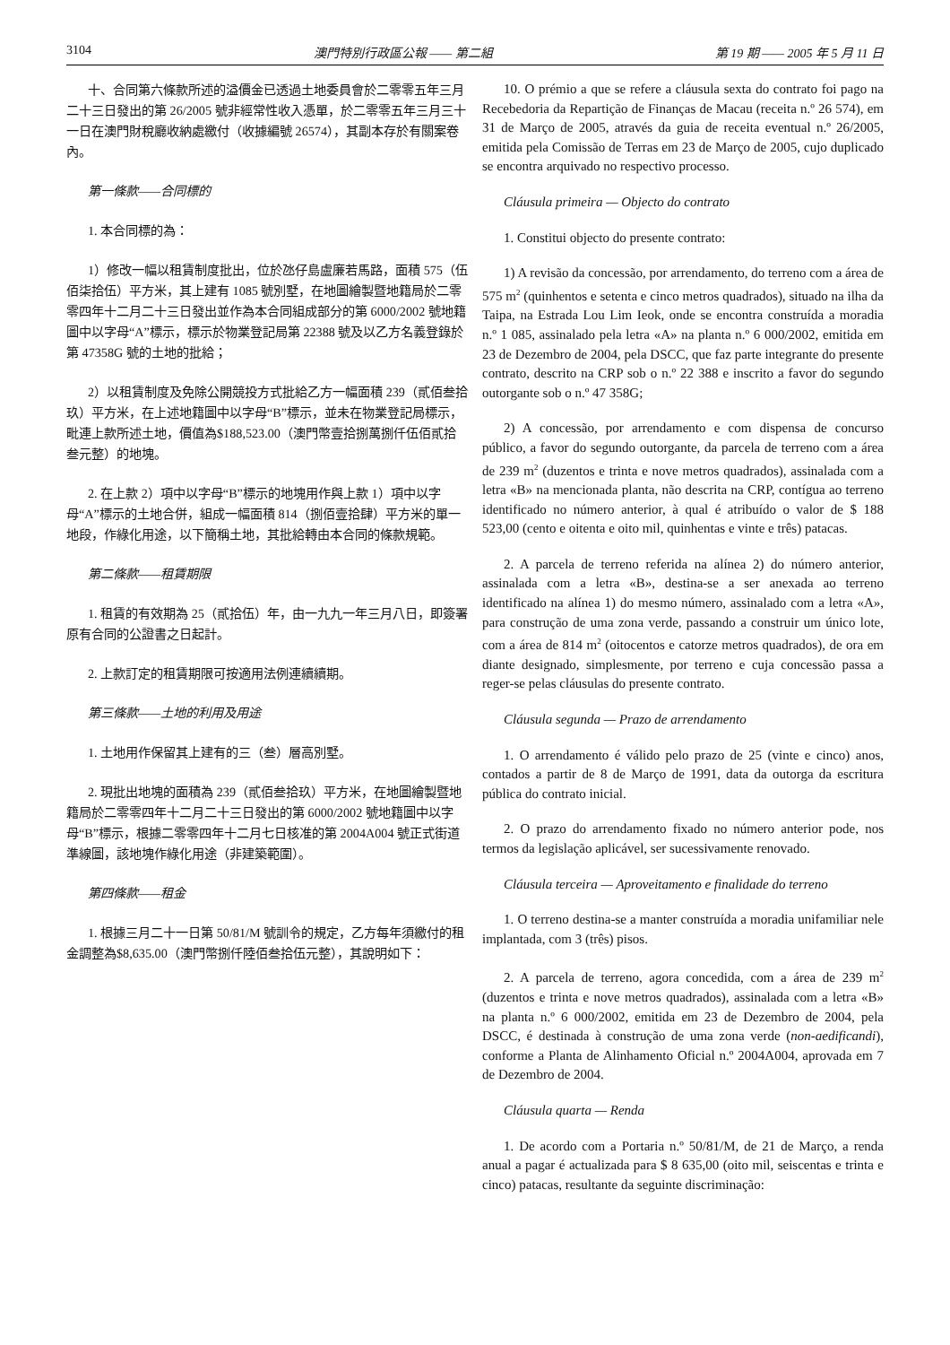3104 澳門特別行政區公報 —— 第二組 第 19 期 —— 2005 年 5 月 11 日
十、合同第六條款所述的溢價金已透過土地委員會於二零零五年三月二十三日發出的第 26/2005 號非經常性收入憑單，於二零零五年三月三十一日在澳門財稅廳收納處繳付（收據編號 26574），其副本存於有關案卷內。
第一條款——合同標的
1. 本合同標的為：
1）修改一幅以租賃制度批出，位於氹仔島盧廉若馬路，面積 575（伍佰柒拾伍）平方米，其上建有 1085 號別墅，在地圖繪製暨地籍局於二零零四年十二月二十三日發出並作為本合同組成部分的第 6000/2002 號地籍圖中以字母“A”標示，標示於物業登記局第 22388 號及以乙方名義登錄於第 47358G 號的土地的批給；
2）以租賃制度及免除公開競投方式批給乙方一幅面積 239（貳佰叁拾玖）平方米，在上述地籍圖中以字母“B”標示，並未在物業登記局標示，毗連上款所述土地，價值為$188,523.00（澳門幣壹拾捌萬捌仟伍佰貳拾叁元整）的地塊。
2. 在上款 2）項中以字母“B”標示的地塊用作與上款 1）項中以字母“A”標示的土地合併，組成一幅面積 814（捌佰壹拾肆）平方米的單一地段，作綠化用途，以下簡稱土地，其批給轉由本合同的條款規範。
第二條款——租賃期限
1. 租賃的有效期為 25（貳拾伍）年，由一九九一年三月八日，即簽署原有合同的公證書之日起計。
2. 上款訂定的租賃期限可按適用法例連續續期。
第三條款——土地的利用及用途
1. 土地用作保留其上建有的三（叁）層高別墅。
2. 現批出地塊的面積為 239（貳佰叁拾玖）平方米，在地圖繪製暨地籍局於二零零四年十二月二十三日發出的第 6000/2002 號地籍圖中以字母“B”標示，根據二零零四年十二月七日核准的第 2004A004 號正式街道準線圖，該地塊作綠化用途（非建築範圍）。
第四條款——租金
1. 根據三月二十一日第 50/81/M 號訓令的規定，乙方每年須繳付的租金調整為$8,635.00（澳門幣捌仟陸佰叁拾伍元整），其說明如下：
10. O prémio a que se refere a cláusula sexta do contrato foi pago na Recebedoria da Repartição de Finanças de Macau (receita n.º 26 574), em 31 de Março de 2005, através da guia de receita eventual n.º 26/2005, emitida pela Comissão de Terras em 23 de Março de 2005, cujo duplicado se encontra arquivado no respectivo processo.
Cláusula primeira — Objecto do contrato
1. Constitui objecto do presente contrato:
1) A revisão da concessão, por arrendamento, do terreno com a área de 575 m<sup>2</sup> (quinhentos e setenta e cinco metros quadrados), situado na ilha da Taipa, na Estrada Lou Lim Ieok, onde se encontra construída a moradia n.º 1 085, assinalado pela letra «A» na planta n.º 6 000/2002, emitida em 23 de Dezembro de 2004, pela DSCC, que faz parte integrante do presente contrato, descrito na CRP sob o n.º 22 388 e inscrito a favor do segundo outorgante sob o n.º 47 358G;
2) A concessão, por arrendamento e com dispensa de concurso público, a favor do segundo outorgante, da parcela de terreno com a área de 239 m<sup>2</sup> (duzentos e trinta e nove metros quadrados), assinalada com a letra «B» na mencionada planta, não descrita na CRP, contígua ao terreno identificado no número anterior, à qual é atribuído o valor de $ 188 523,00 (cento e oitenta e oito mil, quinhentas e vinte e três) patacas.
2. A parcela de terreno referida na alínea 2) do número anterior, assinalada com a letra «B», destina-se a ser anexada ao terreno identificado na alínea 1) do mesmo número, assinalado com a letra «A», para construção de uma zona verde, passando a construir um único lote, com a área de 814 m<sup>2</sup> (oitocentos e catorze metros quadrados), de ora em diante designado, simplesmente, por terreno e cuja concessão passa a reger-se pelas cláusulas do presente contrato.
Cláusula segunda — Prazo de arrendamento
1. O arrendamento é válido pelo prazo de 25 (vinte e cinco) anos, contados a partir de 8 de Março de 1991, data da outorga da escritura pública do contrato inicial.
2. O prazo do arrendamento fixado no número anterior pode, nos termos da legislação aplicável, ser sucessivamente renovado.
Cláusula terceira — Aproveitamento e finalidade do terreno
1. O terreno destina-se a manter construída a moradia unifamiliar nele implantada, com 3 (três) pisos.
2. A parcela de terreno, agora concedida, com a área de 239 m<sup>2</sup> (duzentos e trinta e nove metros quadrados), assinalada com a letra «B» na planta n.º 6 000/2002, emitida em 23 de Dezembro de 2004, pela DSCC, é destinada à construção de uma zona verde (non-aedificandi), conforme a Planta de Alinhamento Oficial n.º 2004A004, aprovada em 7 de Dezembro de 2004.
Cláusula quarta — Renda
1. De acordo com a Portaria n.º 50/81/M, de 21 de Março, a renda anual a pagar é actualizada para $ 8 635,00 (oito mil, seiscentas e trinta e cinco) patacas, resultante da seguinte discriminação: